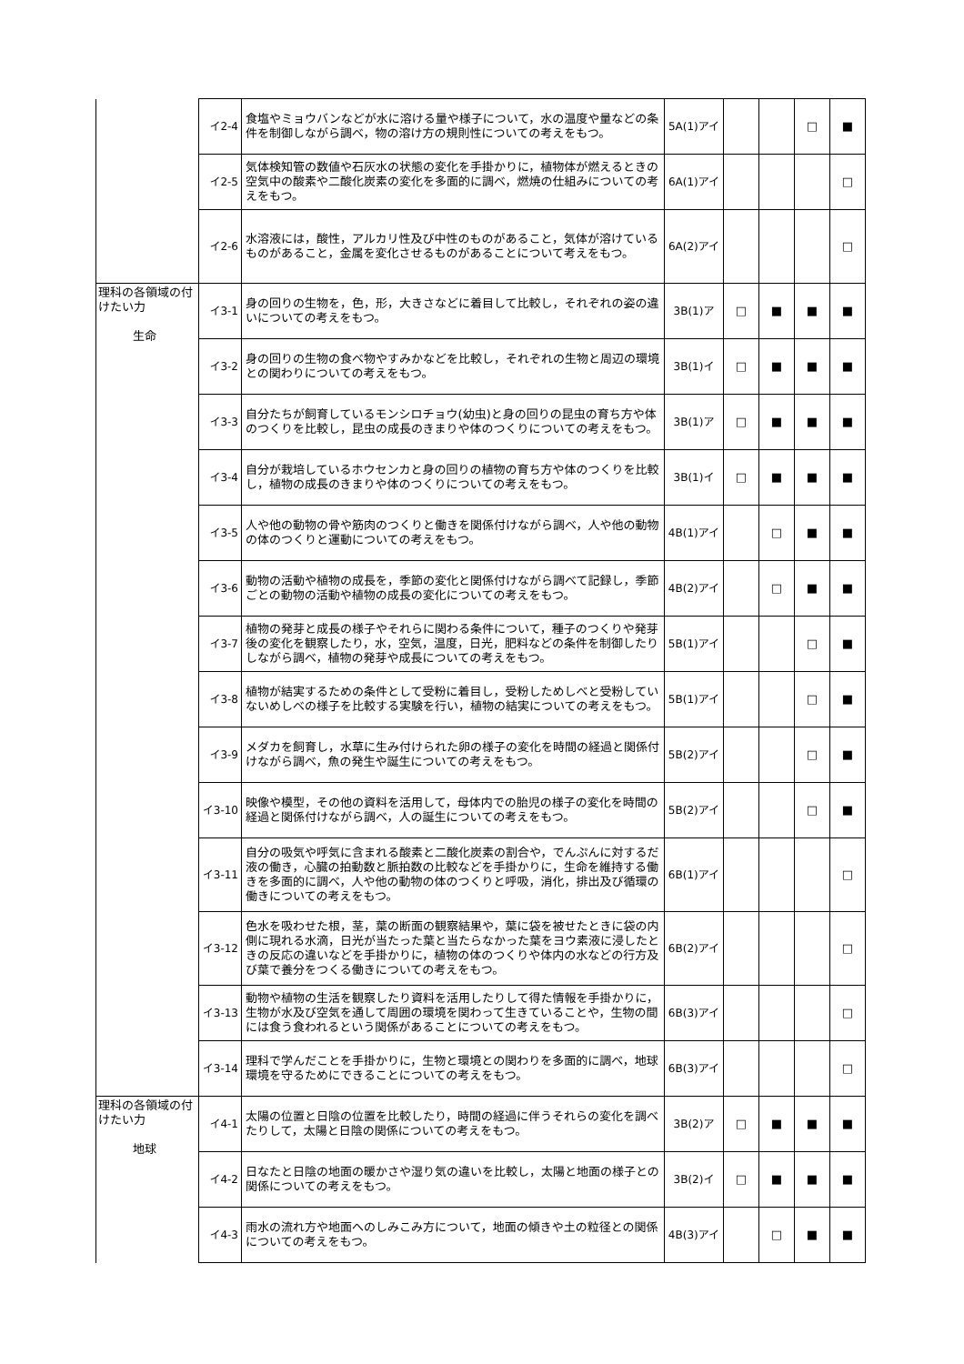| | イ2-4 | 食塩やミョウバンなどが水に溶ける量や様子について，水の温度や量などの条件を制御しながら調べ，物の溶け方の規則性についての考えをもつ。 | 5A(1)アイ | | | □ | ■ |
| | イ2-5 | 気体検知管の数値や石灰水の状態の変化を手掛かりに，植物体が燃えるときの空気中の酸素や二酸化炭素の変化を多面的に調べ，燃焼の仕組みについての考えをもつ。 | 6A(1)アイ | | | | □ |
| | イ2-6 | 水溶液には，酸性，アルカリ性及び中性のものがあること，気体が溶けているものがあること，金属を変化させるものがあることについて考えをもつ。 | 6A(2)アイ | | | | □ |
| 理科の各領域の付けたい力 生命 | イ3-1 | 身の回りの生物を，色，形，大きさなどに着目して比較し，それぞれの姿の違いについての考えをもつ。 | 3B(1)ア | □ | ■ | ■ | ■ |
| | イ3-2 | 身の回りの生物の食べ物やすみかなどを比較し，それぞれの生物と周辺の環境との関わりについての考えをもつ。 | 3B(1)イ | □ | ■ | ■ | ■ |
| | イ3-3 | 自分たちが飼育しているモンシロチョウ(幼虫)と身の回りの昆虫の育ち方や体のつくりを比較し，昆虫の成長のきまりや体のつくりについての考えをもつ。 | 3B(1)ア | □ | ■ | ■ | ■ |
| | イ3-4 | 自分が栽培しているホウセンカと身の回りの植物の育ち方や体のつくりを比較し，植物の成長のきまりや体のつくりについての考えをもつ。 | 3B(1)イ | □ | ■ | ■ | ■ |
| | イ3-5 | 人や他の動物の骨や筋肉のつくりと働きを関係付けながら調べ，人や他の動物の体のつくりと運動についての考えをもつ。 | 4B(1)アイ | | □ | ■ | ■ |
| | イ3-6 | 動物の活動や植物の成長を，季節の変化と関係付けながら調べて記録し，季節ごとの動物の活動や植物の成長の変化についての考えをもつ。 | 4B(2)アイ | | □ | ■ | ■ |
| | イ3-7 | 植物の発芽と成長の様子やそれらに関わる条件について，種子のつくりや発芽後の変化を観察したり，水，空気，温度，日光，肥料などの条件を制御したりしながら調べ，植物の発芽や成長についての考えをもつ。 | 5B(1)アイ | | | □ | ■ |
| | イ3-8 | 植物が結実するための条件として受粉に着目し，受粉しためしべと受粉していないめしべの様子を比較する実験を行い，植物の結実についての考えをもつ。 | 5B(1)アイ | | | □ | ■ |
| | イ3-9 | メダカを飼育し，水草に生み付けられた卵の様子の変化を時間の経過と関係付けながら調べ，魚の発生や誕生についての考えをもつ。 | 5B(2)アイ | | | □ | ■ |
| | イ3-10 | 映像や模型，その他の資料を活用して，母体内での胎児の様子の変化を時間の経過と関係付けながら調べ，人の誕生についての考えをもつ。 | 5B(2)アイ | | | □ | ■ |
| | イ3-11 | 自分の吸気や呼気に含まれる酸素と二酸化炭素の割合や，でんぷんに対するだ液の働き，心臓の拍動数と脈拍数の比較などを手掛かりに，生命を維持する働きを多面的に調べ，人や他の動物の体のつくりと呼吸，消化，排出及び循環の働きについての考えをもつ。 | 6B(1)アイ | | | | □ |
| | イ3-12 | 色水を吸わせた根，茎，葉の断面の観察結果や，葉に袋を被せたときに袋の内側に現れる水滴，日光が当たった葉と当たらなかった葉をヨウ素液に浸したときの反応の違いなどを手掛かりに，植物の体のつくりや体内の水などの行方及び葉で養分をつくる働きについての考えをもつ。 | 6B(2)アイ | | | | □ |
| | イ3-13 | 動物や植物の生活を観察したり資料を活用したりして得た情報を手掛かりに，生物が水及び空気を通して周囲の環境を関わって生きていることや，生物の間には食う食われるという関係があることについての考えをもつ。 | 6B(3)アイ | | | | □ |
| | イ3-14 | 理科で学んだことを手掛かりに，生物と環境との関わりを多面的に調べ，地球環境を守るためにできることについての考えをもつ。 | 6B(3)アイ | | | | □ |
| 理科の各領域の付けたい力 地球 | イ4-1 | 太陽の位置と日陰の位置を比較したり，時間の経過に伴うそれらの変化を調べたりして，太陽と日陰の関係についての考えをもつ。 | 3B(2)ア | □ | ■ | ■ | ■ |
| | イ4-2 | 日なたと日陰の地面の暖かさや湿り気の違いを比較し，太陽と地面の様子との関係についての考えをもつ。 | 3B(2)イ | □ | ■ | ■ | ■ |
| | イ4-3 | 雨水の流れ方や地面へのしみこみ方について，地面の傾きや土の粒径との関係についての考えをもつ。 | 4B(3)アイ | | □ | ■ | ■ |